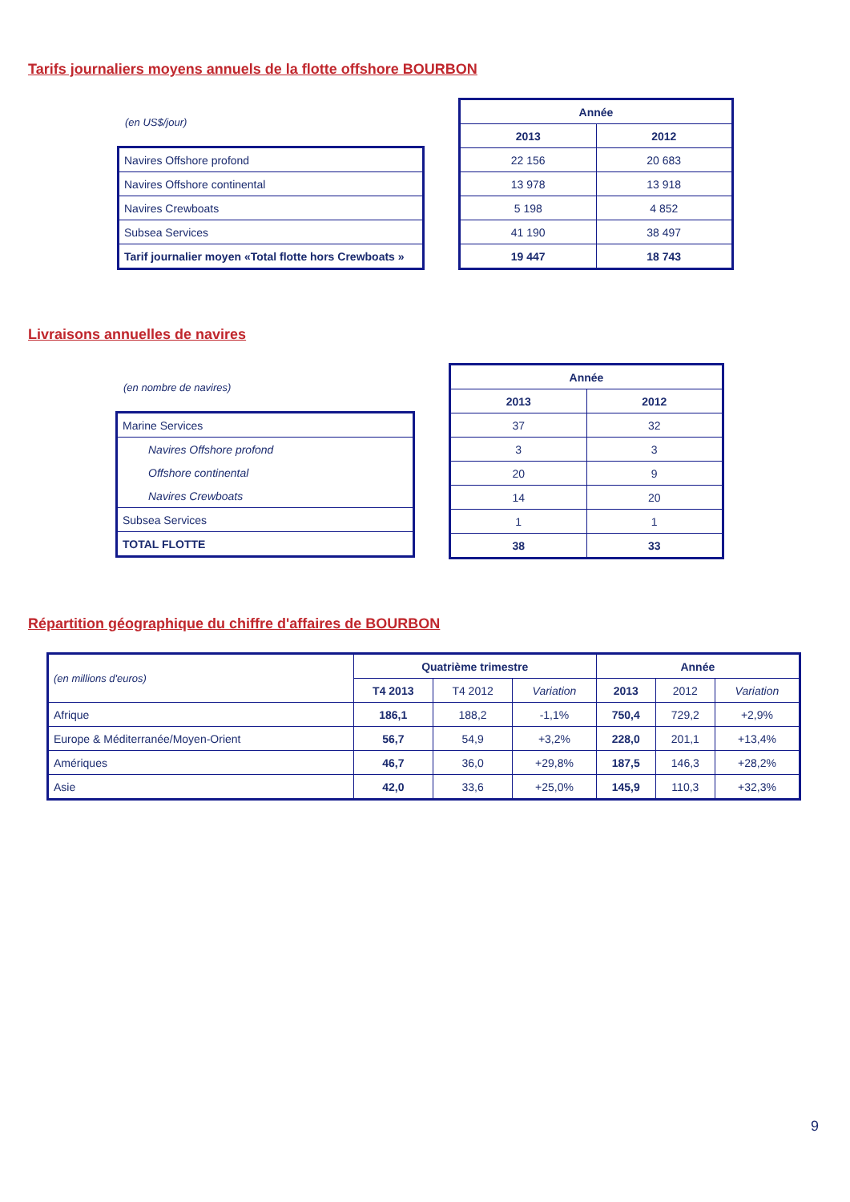Tarifs journaliers moyens annuels de la flotte offshore BOURBON
(en US$/jour)
| Navires Offshore profond |
| Navires Offshore continental |
| Navires Crewboats |
| Subsea Services |
| Tarif journalier moyen «Total flotte hors Crewboats » |
| Année | |
| --- | --- |
| 2013 | 2012 |
| 22 156 | 20 683 |
| 13 978 | 13 918 |
| 5 198 | 4 852 |
| 41 190 | 38 497 |
| 19 447 | 18 743 |
Livraisons annuelles de navires
(en nombre de navires)
| Marine Services |
| Navires Offshore profond |
| Offshore continental |
| Navires Crewboats |
| Subsea Services |
| TOTAL FLOTTE |
| Année | |
| --- | --- |
| 2013 | 2012 |
| 37 | 32 |
| 3 | 3 |
| 20 | 9 |
| 14 | 20 |
| 1 | 1 |
| 38 | 33 |
Répartition géographique du chiffre d'affaires de BOURBON
| (en millions d'euros) | Quatrième trimestre | | | Année | | |
| | T4 2013 | T4 2012 | Variation | 2013 | 2012 | Variation |
| Afrique | 186,1 | 188,2 | -1,1% | 750,4 | 729,2 | +2,9% |
| Europe & Méditerranée/Moyen-Orient | 56,7 | 54,9 | +3,2% | 228,0 | 201,1 | +13,4% |
| Amériques | 46,7 | 36,0 | +29,8% | 187,5 | 146,3 | +28,2% |
| Asie | 42,0 | 33,6 | +25,0% | 145,9 | 110,3 | +32,3% |
9